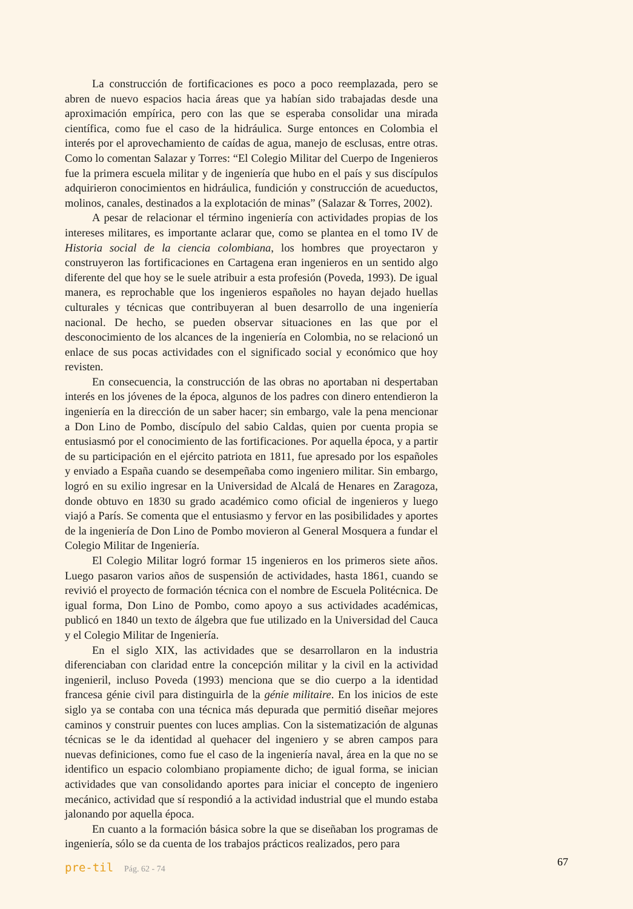La construcción de fortificaciones es poco a poco reemplazada, pero se abren de nuevo espacios hacia áreas que ya habían sido trabajadas desde una aproximación empírica, pero con las que se esperaba consolidar una mirada científica, como fue el caso de la hidráulica. Surge entonces en Colombia el interés por el aprovechamiento de caídas de agua, manejo de esclusas, entre otras. Como lo comentan Salazar y Torres: “El Colegio Militar del Cuerpo de Ingenieros fue la primera escuela militar y de ingeniería que hubo en el país y sus discípulos adquirieron conocimientos en hidráulica, fundición y construcción de acueductos, molinos, canales, destinados a la explotación de minas” (Salazar & Torres, 2002).
A pesar de relacionar el término ingeniería con actividades propias de los intereses militares, es importante aclarar que, como se plantea en el tomo IV de Historia social de la ciencia colombiana, los hombres que proyectaron y construyeron las fortificaciones en Cartagena eran ingenieros en un sentido algo diferente del que hoy se le suele atribuir a esta profesión (Poveda, 1993). De igual manera, es reprochable que los ingenieros españoles no hayan dejado huellas culturales y técnicas que contribuyeran al buen desarrollo de una ingeniería nacional. De hecho, se pueden observar situaciones en las que por el desconocimiento de los alcances de la ingeniería en Colombia, no se relacionó un enlace de sus pocas actividades con el significado social y económico que hoy revisten.
En consecuencia, la construcción de las obras no aportaban ni despertaban interés en los jóvenes de la época, algunos de los padres con dinero entendieron la ingeniería en la dirección de un saber hacer; sin embargo, vale la pena mencionar a Don Lino de Pombo, discípulo del sabio Caldas, quien por cuenta propia se entusiasmó por el conocimiento de las fortificaciones. Por aquella época, y a partir de su participación en el ejército patriota en 1811, fue apresado por los españoles y enviado a España cuando se desempeñaba como ingeniero militar. Sin embargo, logró en su exilio ingresar en la Universidad de Alcalá de Henares en Zaragoza, donde obtuvo en 1830 su grado académico como oficial de ingenieros y luego viajó a París. Se comenta que el entusiasmo y fervor en las posibilidades y aportes de la ingeniería de Don Lino de Pombo movieron al General Mosquera a fundar el Colegio Militar de Ingeniería.
El Colegio Militar logró formar 15 ingenieros en los primeros siete años. Luego pasaron varios años de suspensión de actividades, hasta 1861, cuando se revivió el proyecto de formación técnica con el nombre de Escuela Politécnica. De igual forma, Don Lino de Pombo, como apoyo a sus actividades académicas, publicó en 1840 un texto de álgebra que fue utilizado en la Universidad del Cauca y el Colegio Militar de Ingeniería.
En el siglo XIX, las actividades que se desarrollaron en la industria diferenciaban con claridad entre la concepción militar y la civil en la actividad ingenieril, incluso Poveda (1993) menciona que se dio cuerpo a la identidad francesa génie civil para distinguirla de la génie militaire. En los inicios de este siglo ya se contaba con una técnica más depurada que permitió diseñar mejores caminos y construir puentes con luces amplias. Con la sistematización de algunas técnicas se le da identidad al quehacer del ingeniero y se abren campos para nuevas definiciones, como fue el caso de la ingeniería naval, área en la que no se identifico un espacio colombiano propiamente dicho; de igual forma, se inician actividades que van consolidando aportes para iniciar el concepto de ingeniero mecánico, actividad que sí respondió a la actividad industrial que el mundo estaba jalonando por aquella época.
En cuanto a la formación básica sobre la que se diseñaban los programas de ingeniería, sólo se da cuenta de los trabajos prácticos realizados, pero para
pre-til Pág. 62 - 74 67